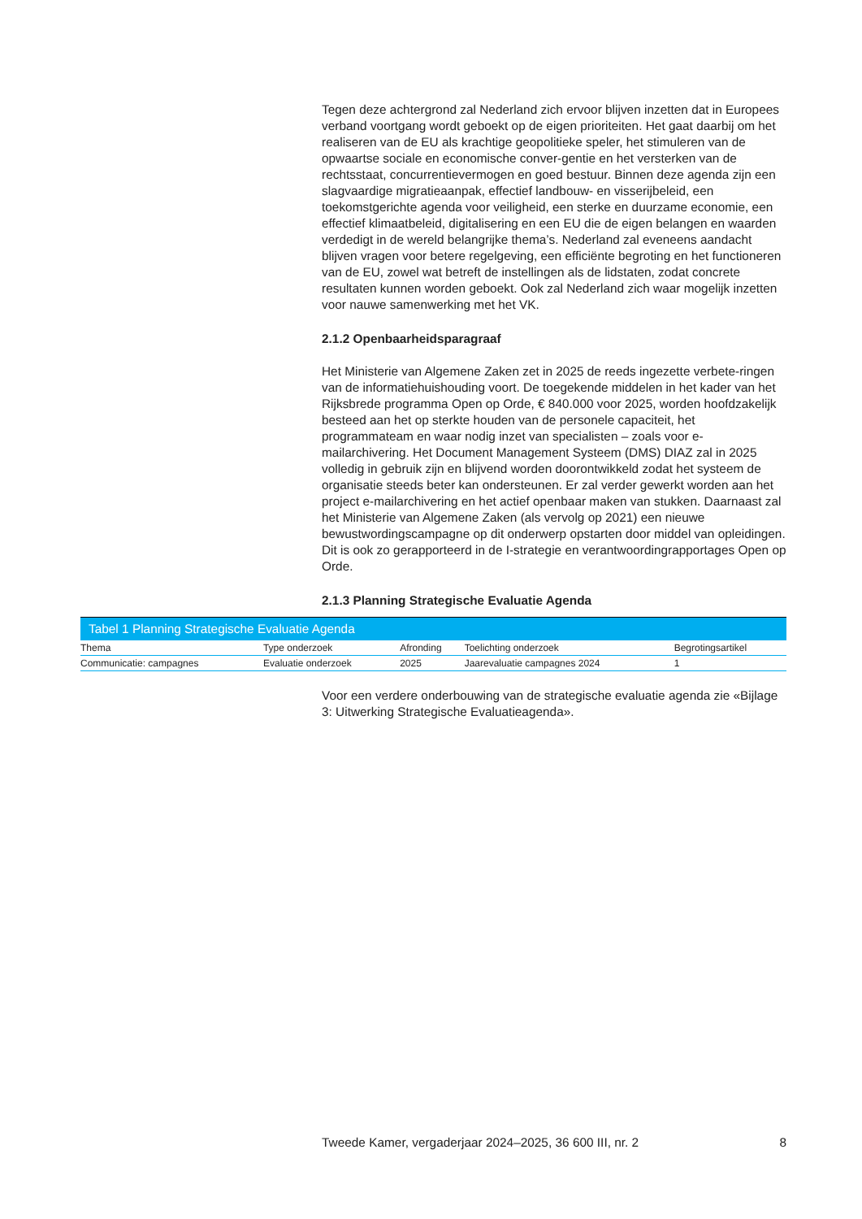Tegen deze achtergrond zal Nederland zich ervoor blijven inzetten dat in Europees verband voortgang wordt geboekt op de eigen prioriteiten. Het gaat daarbij om het realiseren van de EU als krachtige geopolitieke speler, het stimuleren van de opwaartse sociale en economische conver-gentie en het versterken van de rechtsstaat, concurrentievermogen en goed bestuur. Binnen deze agenda zijn een slagvaardige migratieaanpak, effectief landbouw- en visserijbeleid, een toekomstgerichte agenda voor veiligheid, een sterke en duurzame economie, een effectief klimaatbeleid, digitalisering en een EU die de eigen belangen en waarden verdedigt in de wereld belangrijke thema’s. Nederland zal eveneens aandacht blijven vragen voor betere regelgeving, een efficiënte begroting en het functioneren van de EU, zowel wat betreft de instellingen als de lidstaten, zodat concrete resultaten kunnen worden geboekt. Ook zal Nederland zich waar mogelijk inzetten voor nauwe samenwerking met het VK.
2.1.2 Openbaarheidsparagraaf
Het Ministerie van Algemene Zaken zet in 2025 de reeds ingezette verbete-ringen van de informatiehuishouding voort. De toegekende middelen in het kader van het Rijksbrede programma Open op Orde, € 840.000 voor 2025, worden hoofdzakelijk besteed aan het op sterkte houden van de personele capaciteit, het programmateam en waar nodig inzet van specialisten – zoals voor e-mailarchivering. Het Document Management Systeem (DMS) DIAZ zal in 2025 volledig in gebruik zijn en blijvend worden doorontwikkeld zodat het systeem de organisatie steeds beter kan ondersteunen. Er zal verder gewerkt worden aan het project e-mailarchivering en het actief openbaar maken van stukken. Daarnaast zal het Ministerie van Algemene Zaken (als vervolg op 2021) een nieuwe bewustwordingscampagne op dit onderwerp opstarten door middel van opleidingen. Dit is ook zo gerapporteerd in de I-strategie en verantwoordingrapportages Open op Orde.
2.1.3 Planning Strategische Evaluatie Agenda
Tabel 1 Planning Strategische Evaluatie Agenda
| Thema | Type onderzoek | Afronding | Toelichting onderzoek | Begrotingsartikel |
| --- | --- | --- | --- | --- |
| Communicatie: campagnes | Evaluatie onderzoek | 2025 | Jaarevaluatie campagnes 2024 | 1 |
Voor een verdere onderbouwing van de strategische evaluatie agenda zie «Bijlage 3: Uitwerking Strategische Evaluatieagenda».
Tweede Kamer, vergaderjaar 2024–2025, 36 600 III, nr. 2 8